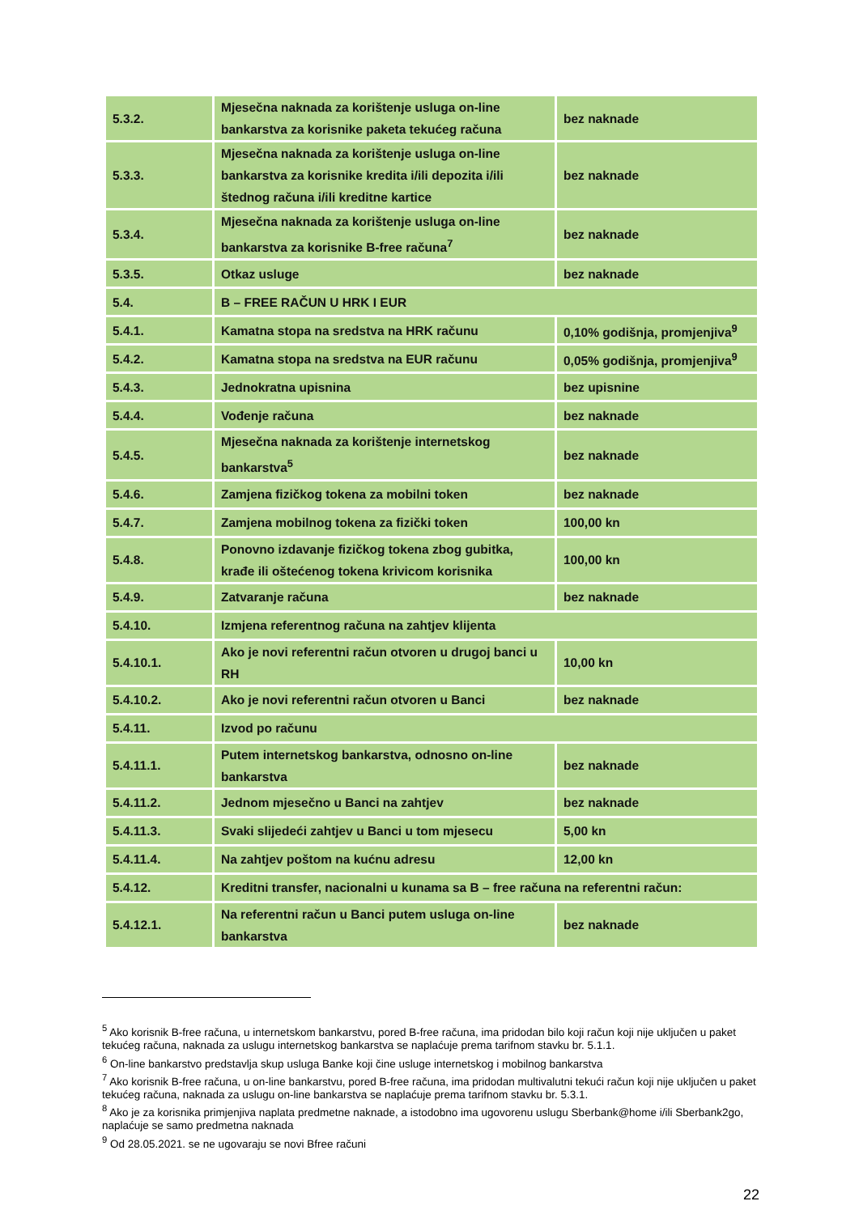| 5.3.2. | Mjesečna naknada za korištenje usluga on-line bankarstva za korisnike paketa tekućeg računa | bez naknade |
| 5.3.3. | Mjesečna naknada za korištenje usluga on-line bankarstva za korisnike kredita i/ili depozita i/ili štednog računa i/ili kreditne kartice | bez naknade |
| 5.3.4. | Mjesečna naknada za korištenje usluga on-line bankarstva za korisnike B-free računa<sup>7</sup> | bez naknade |
| 5.3.5. | Otkaz usluge | bez naknade |
| 5.4. | B – FREE RAČUN U HRK I EUR | |
| 5.4.1. | Kamatna stopa na sredstva na HRK računu | 0,10% godišnja, promjenjiva<sup>9</sup> |
| 5.4.2. | Kamatna stopa na sredstva na EUR računu | 0,05% godišnja, promjenjiva<sup>9</sup> |
| 5.4.3. | Jednokratna upisnina | bez upisnine |
| 5.4.4. | Vođenje računa | bez naknade |
| 5.4.5. | Mjesečna naknada za korištenje internetskog bankarstva<sup>5</sup> | bez naknade |
| 5.4.6. | Zamjena fizičkog tokena za mobilni token | bez naknade |
| 5.4.7. | Zamjena mobilnog tokena za fizički token | 100,00 kn |
| 5.4.8. | Ponovno izdavanje fizičkog tokena zbog gubitka, krađe ili oštećenog tokena krivicom korisnika | 100,00 kn |
| 5.4.9. | Zatvaranje računa | bez naknade |
| 5.4.10. | Izmjena referentnog računa na zahtjev klijenta | |
| 5.4.10.1. | Ako je novi referentni račun otvoren u drugoj banci u RH | 10,00 kn |
| 5.4.10.2. | Ako je novi referentni račun otvoren u Banci | bez naknade |
| 5.4.11. | Izvod po računu | |
| 5.4.11.1. | Putem internetskog bankarstva, odnosno on-line bankarstva | bez naknade |
| 5.4.11.2. | Jednom mjesečno u Banci na zahtjev | bez naknade |
| 5.4.11.3. | Svaki slijedeći zahtjev u Banci u tom mjesecu | 5,00 kn |
| 5.4.11.4. | Na zahtjev poštom na kućnu adresu | 12,00 kn |
| 5.4.12. | Kreditni transfer, nacionalni u kunama sa B – free računa na referentni račun: | |
| 5.4.12.1. | Na referentni račun u Banci putem usluga on-line bankarstva | bez naknade |
<sup>5</sup> Ako korisnik B-free računa, u internetskom bankarstvu, pored B-free računa, ima pridodan bilo koji račun koji nije uključen u paket tekućeg računa, naknada za uslugu internetskog bankarstva se naplaćuje prema tarifnom stavku br. 5.1.1.
<sup>6</sup> On-line bankarstvo predstavlja skup usluga Banke koji čine usluge internetskog i mobilnog bankarstva
<sup>7</sup> Ako korisnik B-free računa, u on-line bankarstvu, pored B-free računa, ima pridodan multivalutni tekući račun koji nije uključen u paket tekućeg računa, naknada za uslugu on-line bankarstva se naplaćuje prema tarifnom stavku br. 5.3.1.
<sup>8</sup> Ako je za korisnika primjenjiva naplata predmetne naknade, a istodobno ima ugovorenu uslugu Sberbank@home i/ili Sberbank2go, naplaćuje se samo predmetna naknada
<sup>9</sup> Od 28.05.2021. se ne ugovaraju se novi Bfree računi
22